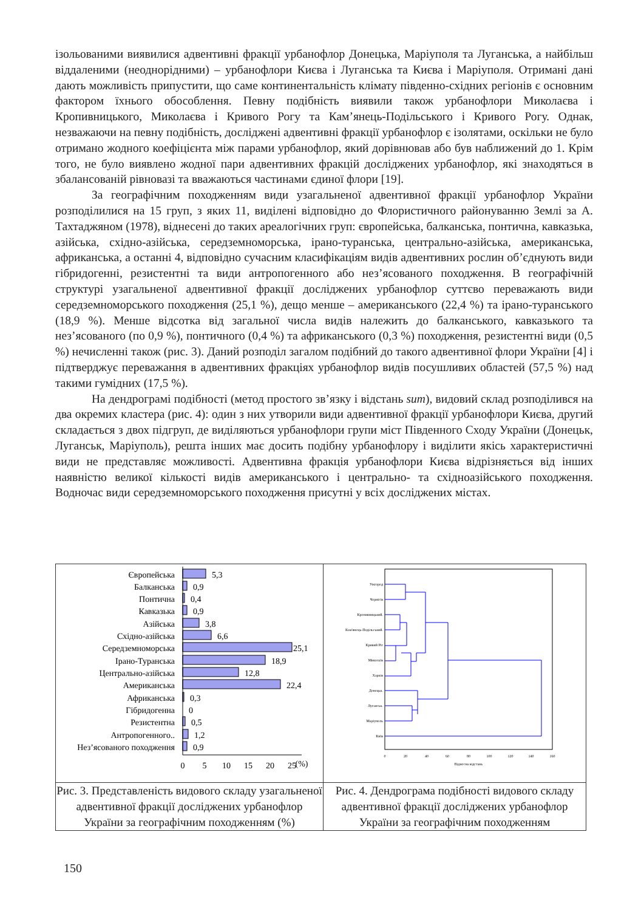ізольованими виявилися адвентивні фракції урбанофлор Донецька, Маріуполя та Луганська, а найбільш віддаленими (неоднорідними) – урбанофлори Києва і Луганська та Києва і Маріуполя. Отримані дані дають можливість припустити, що саме континентальність клімату південно-східних регіонів є основним фактором їхнього обособлення. Певну подібність виявили також урбанофлори Миколаєва і Кропивницького, Миколаєва і Кривого Рогу та Кам’янець-Подільського і Кривого Рогу. Однак, незважаючи на певну подібність, досліджені адвентивні фракції урбанофлор є ізолятами, оскільки не було отримано жодного коефіцієнта між парами урбанофлор, який дорівнював або був наближений до 1. Крім того, не було виявлено жодної пари адвентивних фракцій досліджених урбанофлор, які знаходяться в збалансованій рівновазі та вважаються частинами єдиної флори [19].
За географічним походженням види узагальненої адвентивної фракції урбанофлор України розподілилися на 15 груп, з яких 11, виділені відповідно до Флористичного районуванню Землі за А. Тахтаджяном (1978), віднесені до таких ареалогічних груп: європейська, балканська, понтична, кавказька, азійська, східно-азійська, середземноморська, ірано-туранська, центрально-азійська, американська, африканська, а останні 4, відповідно сучасним класифікаціям видів адвентивних рослин об’єднують види гібридогенні, резистентні та види антропогенного або нез’ясованого походження. В географічній структурі узагальненої адвентивної фракції досліджених урбанофлор суттєво переважають види середземноморського походження (25,1 %), дещо менше – американського (22,4 %) та ірано-туранського (18,9 %). Менше відсотка від загальної числа видів належить до балканського, кавказького та нез’ясованого (по 0,9 %), понтичного (0,4 %) та африканського (0,3 %) походження, резистентні види (0,5 %) нечисленні також (рис. 3). Даний розподіл загалом подібний до такого адвентивної флори України [4] і підтверджує переважання в адвентивних фракціях урбанофлор видів посушливих областей (57,5 %) над такими гумідних (17,5 %).
На дендрограмі подібності (метод простого зв’язку і відстань sum), видовий склад розподілився на два окремих кластера (рис. 4): один з них утворили види адвентивної фракції урбанофлори Києва, другий складається з двох підгруп, де виділяються урбанофлори групи міст Південного Сходу України (Донецьк, Луганськ, Маріуполь), решта інших має досить подібну урбанофлору і виділити якісь характеристичні види не представляє можливості. Адвентивна фракція урбанофлори Києва відрізняється від інших наявністю великої кількості видів американського і центрально- та східноазійського походження. Водночас види середземноморського походження присутні у всіх досліджених містах.
| Європейська Балканська Понтична Кавказька Азійська Східно-азійська Середземноморська Ірано-Туранська Центрально-азійська Американська Африканська Гібридогенна Резистентна Антропогенного.. Нез’ясованого походження 5,3 0,9 0,4 0,9 3,8 6,6 25,1 18,9 12,8 22,4 0,3 0 0,5 1,2 0,9 0 5 10 15 20 25 (%) | Ужгород Чернігів Кропивницький. Кам'янець-Подільський. Кривий Ріг Миколаїв Харків Донецьк. Луганськ. Маріуполь Київ 0 20 40 60 80 100 120 140 160 Відносна відстань |
| Рис. 3. Представленість видового складу узагальненої адвентивної фракції досліджених урбанофлор України за географічним походженням (%) | Рис. 4. Дендрограма подібності видового складу адвентивної фракції досліджених урбанофлор України за географічним походженням |
150